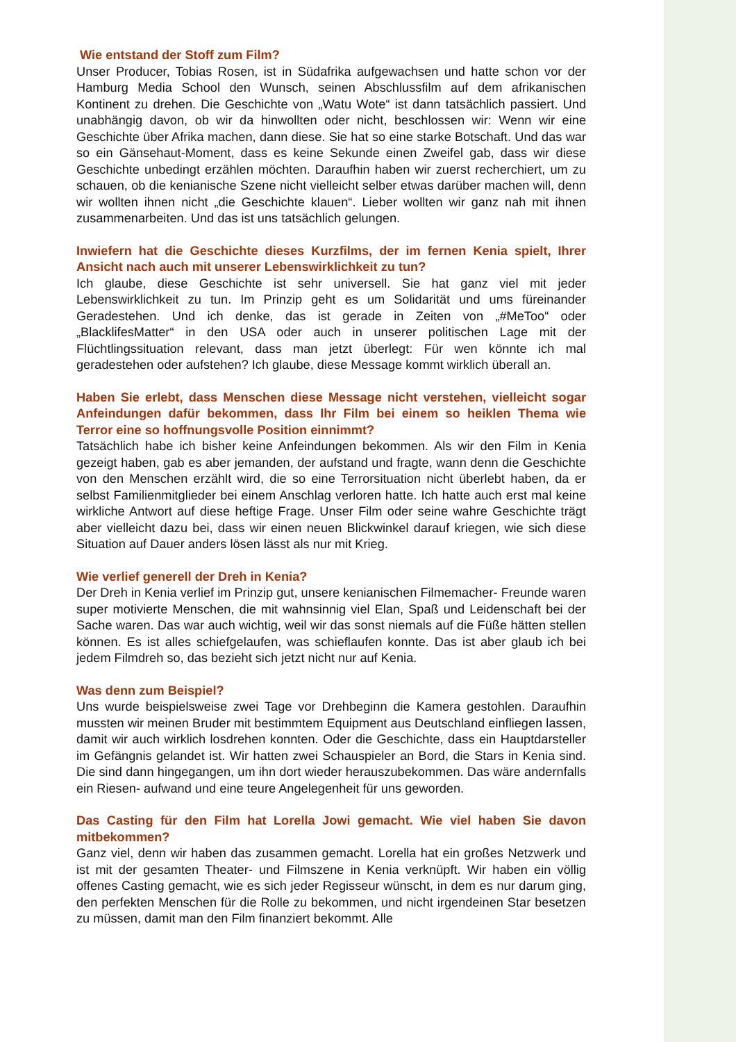Wie entstand der Stoff zum Film?
Unser Producer, Tobias Rosen, ist in Südafrika aufgewachsen und hatte schon vor der Hamburg Media School den Wunsch, seinen Abschlussfilm auf dem afrikanischen Kontinent zu drehen. Die Geschichte von „Watu Wote“ ist dann tatsächlich passiert. Und unabhängig davon, ob wir da hinwollten oder nicht, beschlossen wir: Wenn wir eine Geschichte über Afrika machen, dann diese. Sie hat so eine starke Botschaft. Und das war so ein Gänsehaut-Moment, dass es keine Sekunde einen Zweifel gab, dass wir diese Geschichte unbedingt erzählen möchten. Daraufhin haben wir zuerst recherchiert, um zu schauen, ob die kenianische Szene nicht vielleicht selber etwas darüber machen will, denn wir wollten ihnen nicht „die Geschichte klauen“. Lieber wollten wir ganz nah mit ihnen zusammenarbeiten. Und das ist uns tatsächlich gelungen.
Inwiefern hat die Geschichte dieses Kurzfilms, der im fernen Kenia spielt, Ihrer Ansicht nach auch mit unserer Lebenswirklichkeit zu tun?
Ich glaube, diese Geschichte ist sehr universell. Sie hat ganz viel mit jeder Lebenswirklichkeit zu tun. Im Prinzip geht es um Solidarität und ums füreinander Geradestehen. Und ich denke, das ist gerade in Zeiten von „#MeToo“ oder „BlacklifesMatter“ in den USA oder auch in unserer politischen Lage mit der Flüchtlingssituation relevant, dass man jetzt überlegt: Für wen könnte ich mal geradestehen oder aufstehen? Ich glaube, diese Message kommt wirklich überall an.
Haben Sie erlebt, dass Menschen diese Message nicht verstehen, vielleicht sogar Anfeindungen dafür bekommen, dass Ihr Film bei einem so heiklen Thema wie Terror eine so hoffnungsvolle Position einnimmt?
Tatsächlich habe ich bisher keine Anfeindungen bekommen. Als wir den Film in Kenia gezeigt haben, gab es aber jemanden, der aufstand und fragte, wann denn die Geschichte von den Menschen erzählt wird, die so eine Terrorsituation nicht überlebt haben, da er selbst Familienmitglieder bei einem Anschlag verloren hatte. Ich hatte auch erst mal keine wirkliche Antwort auf diese heftige Frage. Unser Film oder seine wahre Geschichte trägt aber vielleicht dazu bei, dass wir einen neuen Blickwinkel darauf kriegen, wie sich diese Situation auf Dauer anders lösen lässt als nur mit Krieg.
Wie verlief generell der Dreh in Kenia?
Der Dreh in Kenia verlief im Prinzip gut, unsere kenianischen Filmemacher- Freunde waren super motivierte Menschen, die mit wahnsinnig viel Elan, Spaß und Leidenschaft bei der Sache waren. Das war auch wichtig, weil wir das sonst niemals auf die Füße hätten stellen können. Es ist alles schiefgelaufen, was schieflaufen konnte. Das ist aber glaub ich bei jedem Filmdreh so, das bezieht sich jetzt nicht nur auf Kenia.
Was denn zum Beispiel?
Uns wurde beispielsweise zwei Tage vor Drehbeginn die Kamera gestohlen. Daraufhin mussten wir meinen Bruder mit bestimmtem Equipment aus Deutschland einfliegen lassen, damit wir auch wirklich losdrehen konnten. Oder die Geschichte, dass ein Hauptdarsteller im Gefängnis gelandet ist. Wir hatten zwei Schauspieler an Bord, die Stars in Kenia sind. Die sind dann hingegangen, um ihn dort wieder herauszubekommen. Das wäre andernfalls ein Riesen- aufwand und eine teure Angelegenheit für uns geworden.
Das Casting für den Film hat Lorella Jowi gemacht. Wie viel haben Sie davon mitbekommen?
Ganz viel, denn wir haben das zusammen gemacht. Lorella hat ein großes Netzwerk und ist mit der gesamten Theater- und Filmszene in Kenia verknüpft. Wir haben ein völlig offenes Casting gemacht, wie es sich jeder Regisseur wünscht, in dem es nur darum ging, den perfekten Menschen für die Rolle zu bekommen, und nicht irgendeinen Star besetzen zu müssen, damit man den Film finanziert bekommt. Alle